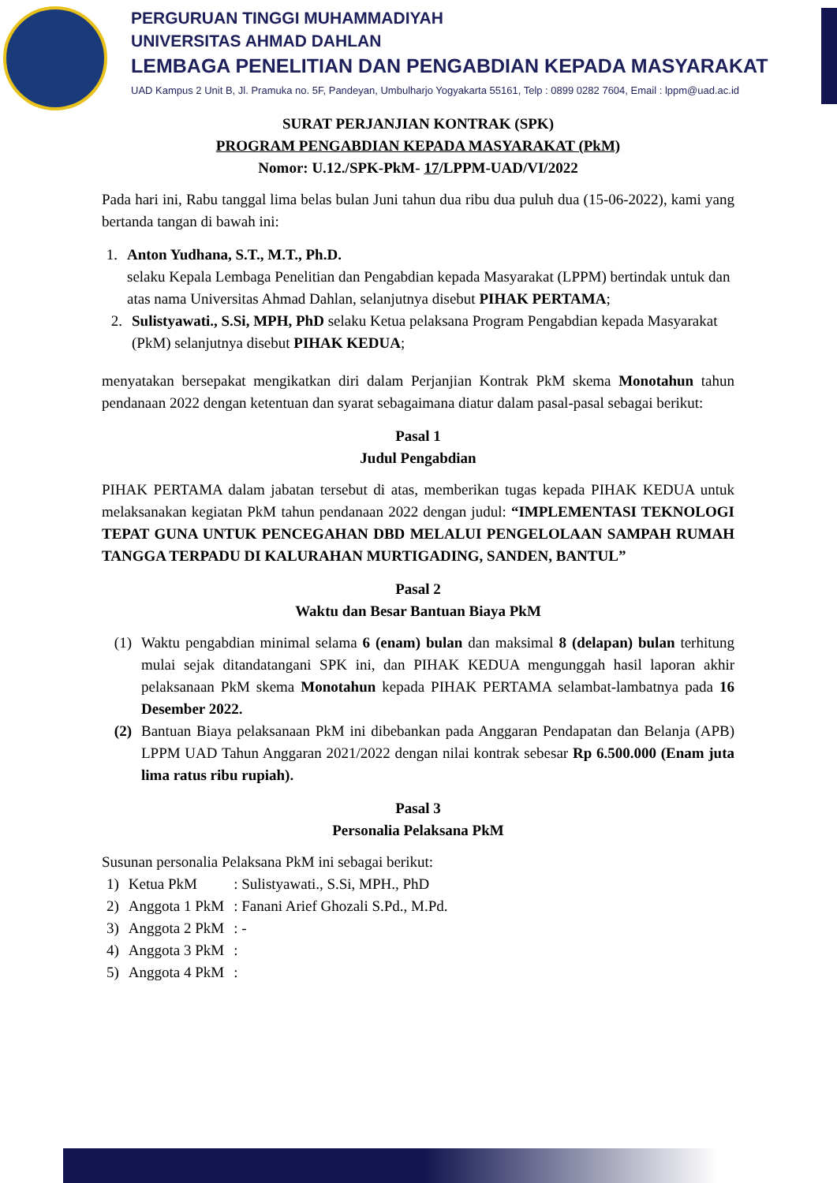PERGURUAN TINGGI MUHAMMADIYAH
UNIVERSITAS AHMAD DAHLAN
LEMBAGA PENELITIAN DAN PENGABDIAN KEPADA MASYARAKAT
UAD Kampus 2 Unit B, Jl. Pramuka no. 5F, Pandeyan, Umbulharjo Yogyakarta 55161, Telp : 0899 0282 7604, Email : lppm@uad.ac.id
SURAT PERJANJIAN KONTRAK (SPK)
PROGRAM PENGABDIAN KEPADA MASYARAKAT (PkM)
Nomor: U.12./SPK-PkM- 17/LPPM-UAD/VI/2022
Pada hari ini, Rabu tanggal lima belas bulan Juni tahun dua ribu dua puluh dua (15-06-2022), kami yang bertanda tangan di bawah ini:
1. Anton Yudhana, S.T., M.T., Ph.D.
selaku Kepala Lembaga Penelitian dan Pengabdian kepada Masyarakat (LPPM) bertindak untuk dan atas nama Universitas Ahmad Dahlan, selanjutnya disebut PIHAK PERTAMA;
2. Sulistyawati., S.Si, MPH, PhD selaku Ketua pelaksana Program Pengabdian kepada Masyarakat (PkM) selanjutnya disebut PIHAK KEDUA;
menyatakan bersepakat mengikatkan diri dalam Perjanjian Kontrak PkM skema Monotahun tahun pendanaan 2022 dengan ketentuan dan syarat sebagaimana diatur dalam pasal-pasal sebagai berikut:
Pasal 1
Judul Pengabdian
PIHAK PERTAMA dalam jabatan tersebut di atas, memberikan tugas kepada PIHAK KEDUA untuk melaksanakan kegiatan PkM tahun pendanaan 2022 dengan judul: “IMPLEMENTASI TEKNOLOGI TEPAT GUNA UNTUK PENCEGAHAN DBD MELALUI PENGELOLAAN SAMPAH RUMAH TANGGA TERPADU DI KALURAHAN MURTIGADING, SANDEN, BANTUL”
Pasal 2
Waktu dan Besar Bantuan Biaya PkM
(1) Waktu pengabdian minimal selama 6 (enam) bulan dan maksimal 8 (delapan) bulan terhitung mulai sejak ditandatangani SPK ini, dan PIHAK KEDUA mengunggah hasil laporan akhir pelaksanaan PkM skema Monotahun kepada PIHAK PERTAMA selambat-lambatnya pada 16 Desember 2022.
(2) Bantuan Biaya pelaksanaan PkM ini dibebankan pada Anggaran Pendapatan dan Belanja (APB) LPPM UAD Tahun Anggaran 2021/2022 dengan nilai kontrak sebesar Rp 6.500.000 (Enam juta lima ratus ribu rupiah).
Pasal 3
Personalia Pelaksana PkM
Susunan personalia Pelaksana PkM ini sebagai berikut:
| 1) | Ketua PkM | : Sulistyawati., S.Si, MPH., PhD |
| 2) | Anggota 1 PkM | : Fanani Arief Ghozali S.Pd., M.Pd. |
| 3) | Anggota 2 PkM | : - |
| 4) | Anggota 3 PkM | : |
| 5) | Anggota 4 PkM | : |